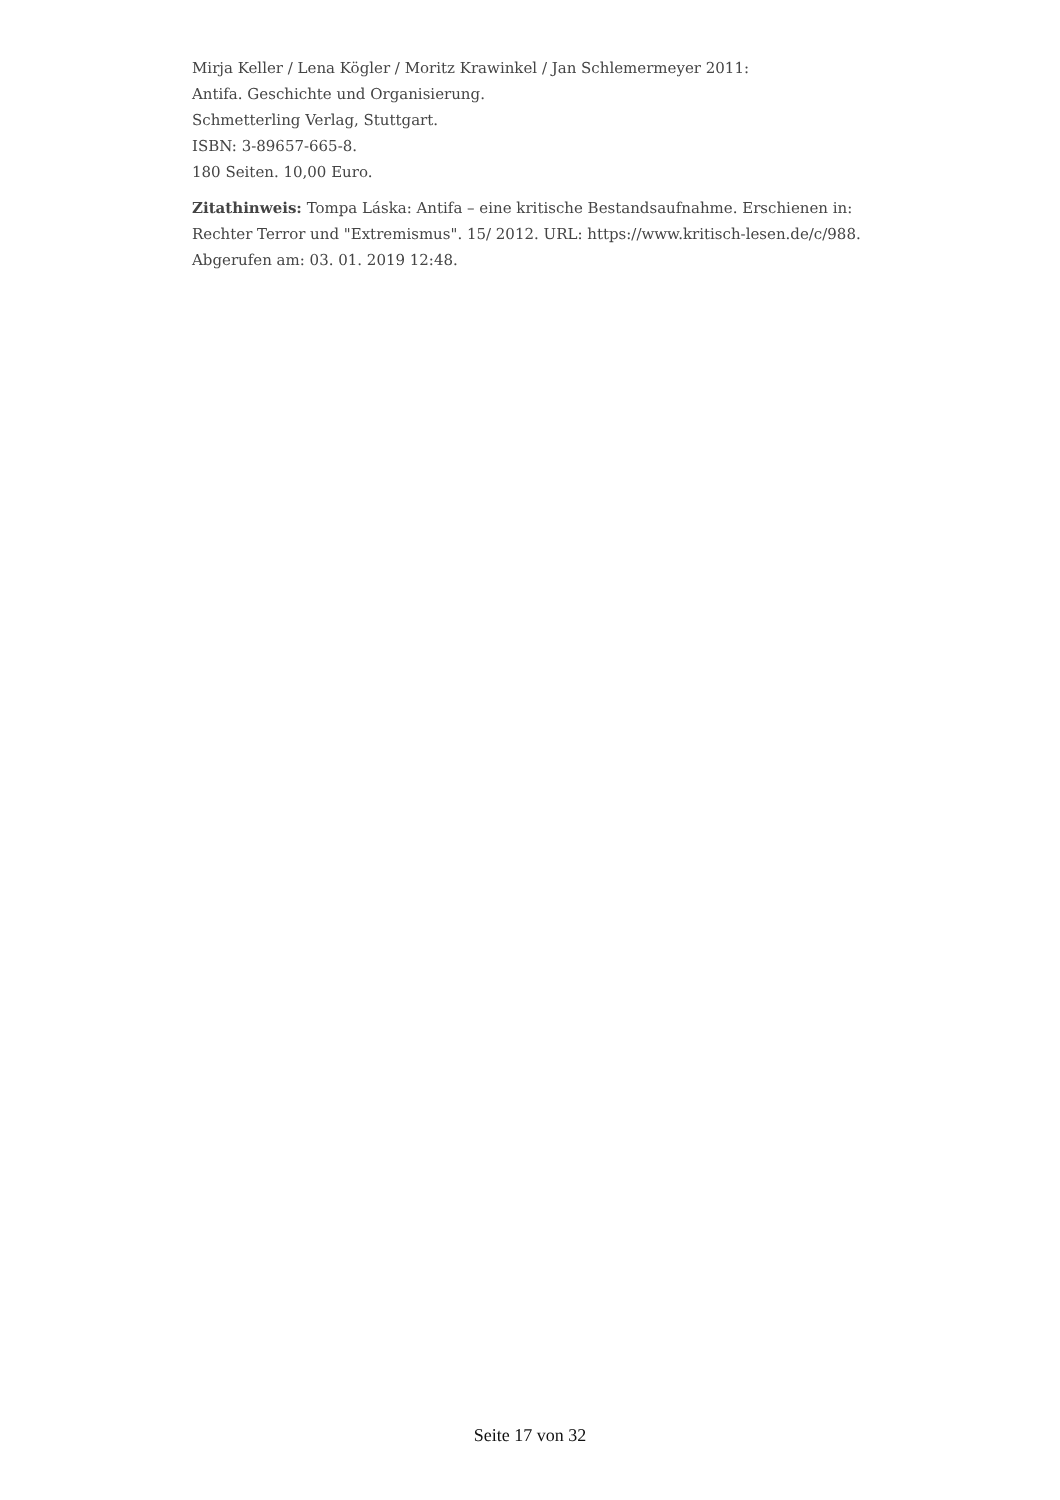Mirja Keller / Lena Kögler / Moritz Krawinkel / Jan Schlemermeyer 2011:
Antifa. Geschichte und Organisierung.
Schmetterling Verlag, Stuttgart.
ISBN: 3-89657-665-8.
180 Seiten. 10,00 Euro.
Zitathinweis: Tompa Láska: Antifa – eine kritische Bestandsaufnahme. Erschienen in: Rechter Terror und "Extremismus". 15/ 2012. URL: https://www.kritisch-lesen.de/c/988. Abgerufen am: 03. 01. 2019 12:48.
Seite 17 von 32